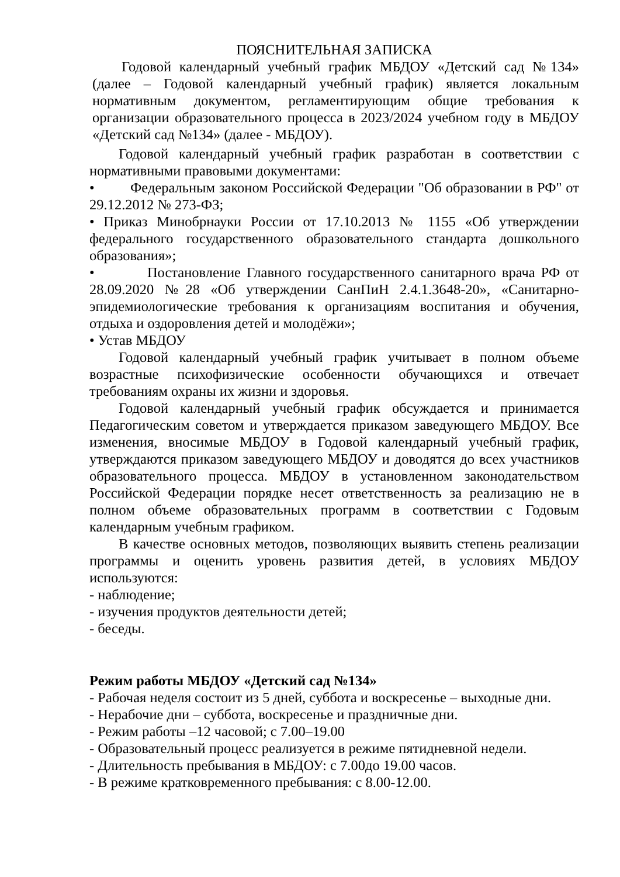ПОЯСНИТЕЛЬНАЯ ЗАПИСКА
Годовой календарный учебный график МБДОУ «Детский сад №134» (далее – Годовой календарный учебный график) является локальным нормативным документом, регламентирующим общие требования к организации образовательного процесса в 2023/2024 учебном году в МБДОУ «Детский сад №134» (далее - МБДОУ).
Годовой календарный учебный график разработан в соответствии с нормативными правовыми документами:
• Федеральным законом Российской Федерации "Об образовании в РФ" от 29.12.2012 № 273-ФЗ;
• Приказ Минобрнауки России от 17.10.2013 № 1155 «Об утверждении федерального государственного образовательного стандарта дошкольного образования»;
• Постановление Главного государственного санитарного врача РФ от 28.09.2020 №28 «Об утверждении СанПиН 2.4.1.3648-20», «Санитарно-эпидемиологические требования к организациям воспитания и обучения, отдыха и оздоровления детей и молодёжи»;
• Устав МБДОУ
Годовой календарный учебный график учитывает в полном объеме возрастные психофизические особенности обучающихся и отвечает требованиям охраны их жизни и здоровья.
Годовой календарный учебный график обсуждается и принимается Педагогическим советом и утверждается приказом заведующего МБДОУ. Все изменения, вносимые МБДОУ в Годовой календарный учебный график, утверждаются приказом заведующего МБДОУ и доводятся до всех участников образовательного процесса. МБДОУ в установленном законодательством Российской Федерации порядке несет ответственность за реализацию не в полном объеме образовательных программ в соответствии с Годовым календарным учебным графиком.
В качестве основных методов, позволяющих выявить степень реализации программы и оценить уровень развития детей, в условиях МБДОУ используются:
- наблюдение;
- изучения продуктов деятельности детей;
- беседы.
Режим работы МБДОУ «Детский сад №134»
- Рабочая неделя состоит из 5 дней, суббота и воскресенье – выходные дни.
- Нерабочие дни – суббота, воскресенье и праздничные дни.
- Режим работы –12 часовой; с 7.00–19.00
- Образовательный процесс реализуется в режиме пятидневной недели.
- Длительность пребывания в МБДОУ: с 7.00до 19.00 часов.
- В режиме кратковременного пребывания: с 8.00-12.00.